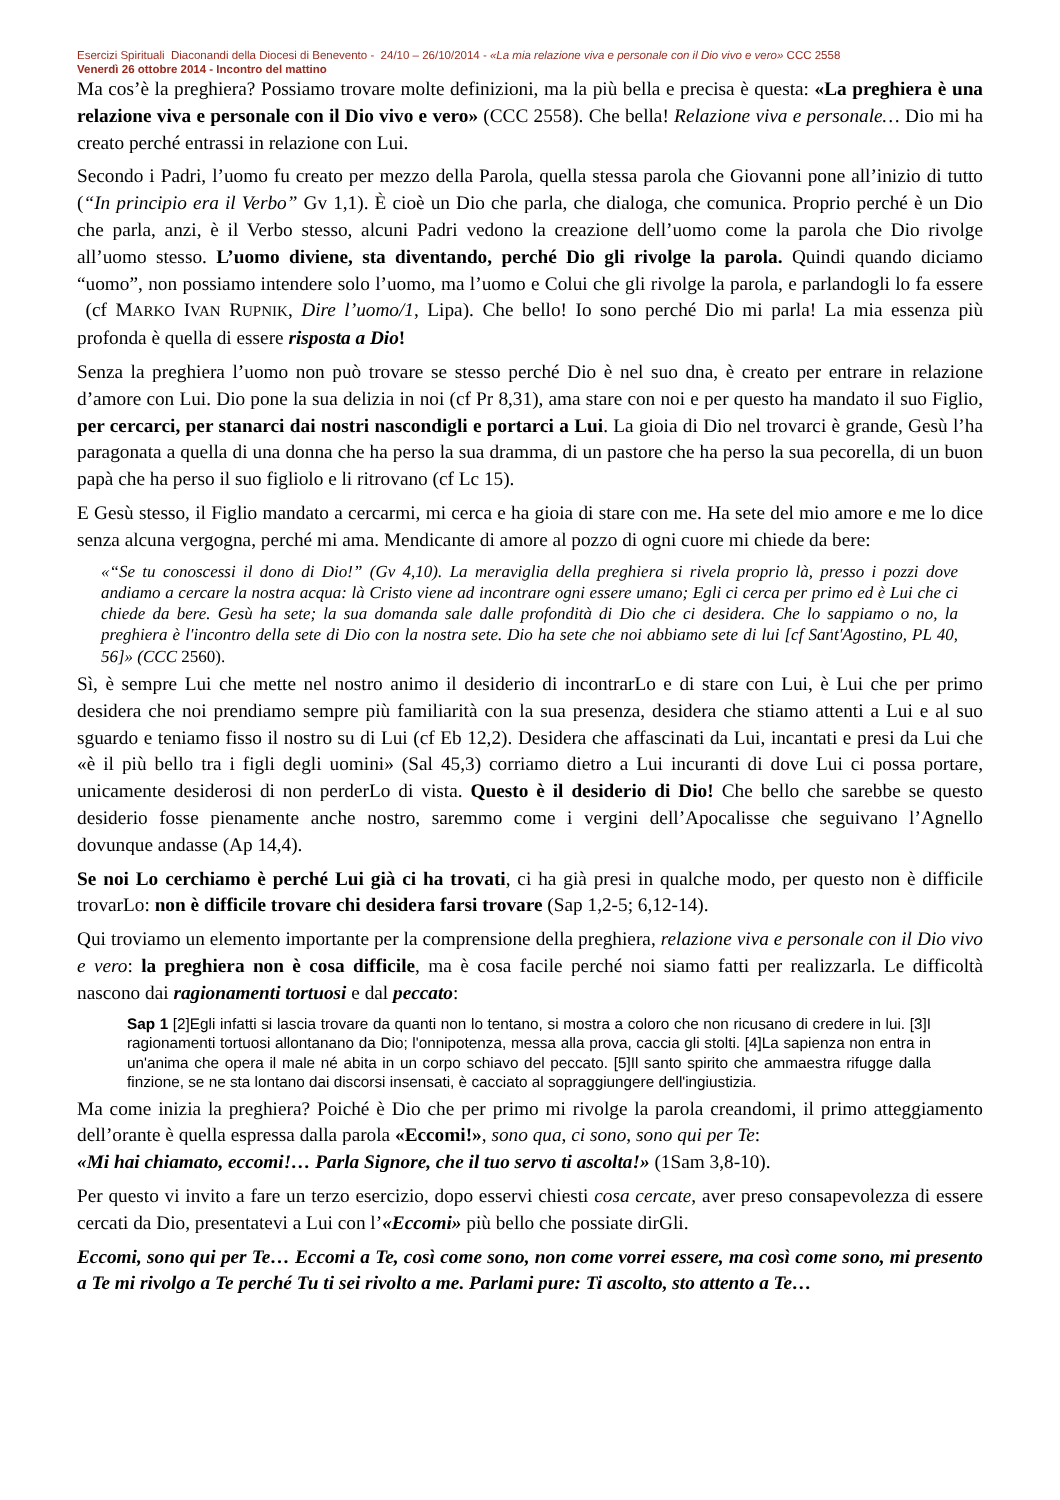Esercizi Spirituali Diaconandi della Diocesi di Benevento - 24/10 – 26/10/2014 - «La mia relazione viva e personale con il Dio vivo e vero» CCC 2558
Venerdì 26 ottobre 2014 - Incontro del mattino
Ma cos’è la preghiera? Possiamo trovare molte definizioni, ma la più bella e precisa è questa: «La preghiera è una relazione viva e personale con il Dio vivo e vero» (CCC 2558). Che bella! Relazione viva e personale… Dio mi ha creato perché entrassi in relazione con Lui.
Secondo i Padri, l’uomo fu creato per mezzo della Parola, quella stessa parola che Giovanni pone all’inizio di tutto (“In principio era il Verbo” Gv 1,1). È cioè un Dio che parla, che dialoga, che comunica. Proprio perché è un Dio che parla, anzi, è il Verbo stesso, alcuni Padri vedono la creazione dell’uomo come la parola che Dio rivolge all’uomo stesso. L’uomo diviene, sta diventando, perché Dio gli rivolge la parola. Quindi quando diciamo “uomo”, non possiamo intendere solo l’uomo, ma l’uomo e Colui che gli rivolge la parola, e parlandogli lo fa essere (cf MARKO IVAN RUPNIK, Dire l’uomo/1, Lipa). Che bello! Io sono perché Dio mi parla! La mia essenza più profonda è quella di essere risposta a Dio!
Senza la preghiera l’uomo non può trovare se stesso perché Dio è nel suo dna, è creato per entrare in relazione d’amore con Lui. Dio pone la sua delizia in noi (cf Pr 8,31), ama stare con noi e per questo ha mandato il suo Figlio, per cercarci, per stanarci dai nostri nascondigli e portarci a Lui. La gioia di Dio nel trovarci è grande, Gesù l’ha paragonata a quella di una donna che ha perso la sua dramma, di un pastore che ha perso la sua pecorella, di un buon papà che ha perso il suo figliolo e li ritrovano (cf Lc 15).
E Gesù stesso, il Figlio mandato a cercarmi, mi cerca e ha gioia di stare con me. Ha sete del mio amore e me lo dice senza alcuna vergogna, perché mi ama. Mendicante di amore al pozzo di ogni cuore mi chiede da bere:
«“Se tu conoscessi il dono di Dio!” (Gv 4,10). La meraviglia della preghiera si rivela proprio là, presso i pozzi dove andiamo a cercare la nostra acqua: là Cristo viene ad incontrare ogni essere umano; Egli ci cerca per primo ed è Lui che ci chiede da bere. Gesù ha sete; la sua domanda sale dalle profondità di Dio che ci desidera. Che lo sappiamo o no, la preghiera è l'incontro della sete di Dio con la nostra sete. Dio ha sete che noi abbiamo sete di lui [cf Sant'Agostino, PL 40, 56]» (CCC 2560).
Sì, è sempre Lui che mette nel nostro animo il desiderio di incontrarLo e di stare con Lui, è Lui che per primo desidera che noi prendiamo sempre più familiarità con la sua presenza, desidera che stiamo attenti a Lui e al suo sguardo e teniamo fisso il nostro su di Lui (cf Eb 12,2). Desidera che affascinati da Lui, incantati e presi da Lui che «è il più bello tra i figli degli uomini» (Sal 45,3) corriamo dietro a Lui incuranti di dove Lui ci possa portare, unicamente desiderosi di non perderLo di vista. Questo è il desiderio di Dio! Che bello che sarebbe se questo desiderio fosse pienamente anche nostro, saremmo come i vergini dell’Apocalisse che seguivano l’Agnello dovunque andasse (Ap 14,4).
Se noi Lo cerchiamo è perché Lui già ci ha trovati, ci ha già presi in qualche modo, per questo non è difficile trovarLo: non è difficile trovare chi desidera farsi trovare (Sap 1,2-5; 6,12-14).
Qui troviamo un elemento importante per la comprensione della preghiera, relazione viva e personale con il Dio vivo e vero: la preghiera non è cosa difficile, ma è cosa facile perché noi siamo fatti per realizzarla. Le difficoltà nascono dai ragionamenti tortuosi e dal peccato:
Sap 1 [2]Egli infatti si lascia trovare da quanti non lo tentano, si mostra a coloro che non ricusano di credere in lui. [3]I ragionamenti tortuosi allontanano da Dio; l'onnipotenza, messa alla prova, caccia gli stolti. [4]La sapienza non entra in un'anima che opera il male né abita in un corpo schiavo del peccato. [5]Il santo spirito che ammaestra rifugge dalla finzione, se ne sta lontano dai discorsi insensati, è cacciato al sopraggiungere dell'ingiustizia.
Ma come inizia la preghiera? Poiché è Dio che per primo mi rivolge la parola creandomi, il primo atteggiamento dell’orante è quella espressa dalla parola «Eccomi!», sono qua, ci sono, sono qui per Te:
«Mi hai chiamato, eccomi!… Parla Signore, che il tuo servo ti ascolta!» (1Sam 3,8-10).
Per questo vi invito a fare un terzo esercizio, dopo esservi chiesti cosa cercate, aver preso consapevolezza di essere cercati da Dio, presentatevi a Lui con l’«Eccomi» più bello che possiate dirGli.
Eccomi, sono qui per Te… Eccomi a Te, così come sono, non come vorrei essere, ma così come sono, mi presento a Te mi rivolgo a Te perché Tu ti sei rivolto a me. Parlami pure: Ti ascolto, sto attento a Te…